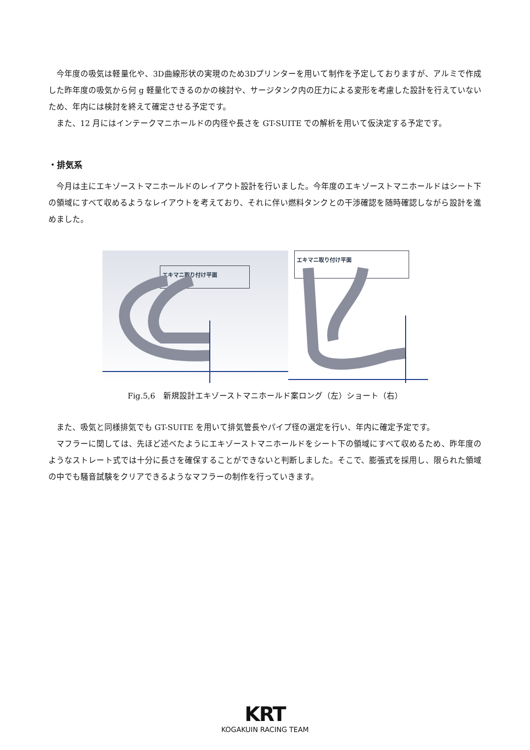今年度の吸気は軽量化や、3D曲線形状の実現のため3Dプリンターを用いて制作を予定しておりますが、アルミで作成した昨年度の吸気から何 g 軽量化できるのかの検討や、サージタンク内の圧力による変形を考慮した設計を行えていないため、年内には検討を終えて確定させる予定です。
また、12 月にはインテークマニホールドの内径や長さを GT-SUITE での解析を用いて仮決定する予定です。
・排気系
今月は主にエキゾーストマニホールドのレイアウト設計を行いました。今年度のエキゾーストマニホールドはシート下の領域にすべて収めるようなレイアウトを考えており、それに伴い燃料タンクとの干渉確認を随時確認しながら設計を進めました。
エキマニ取り付け平面
エキマニ取り付け平面
Fig.5,6　新規設計エキゾーストマニホールド案ロング（左）ショート（右）
また、吸気と同様排気でも GT-SUITE を用いて排気管長やパイプ径の選定を行い、年内に確定予定です。
マフラーに関しては、先ほど述べたようにエキゾーストマニホールドをシート下の領域にすべて収めるため、昨年度のようなストレート式では十分に長さを確保することができないと判断しました。そこで、膨張式を採用し、限られた領域の中でも騒音試験をクリアできるようなマフラーの制作を行っていきます。
KRT
KOGAKUIN RACING TEAM